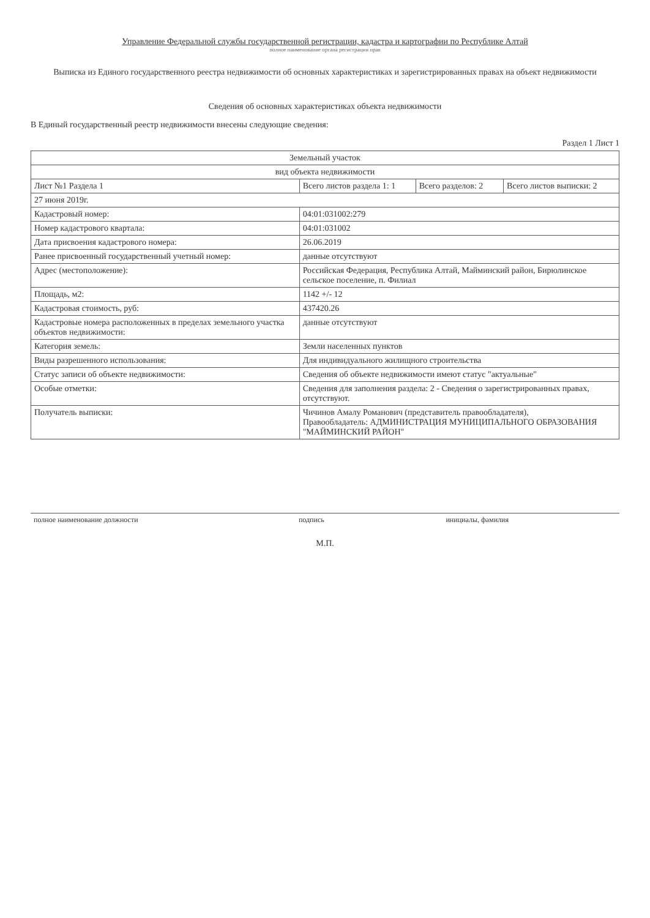Управление Федеральной службы государственной регистрации, кадастра и картографии по Республике Алтай
полное наименование органа регистрации прав
Выписка из Единого государственного реестра недвижимости об основных характеристиках и зарегистрированных правах на объект недвижимости
Сведения об основных характеристиках объекта недвижимости
В Единый государственный реестр недвижимости внесены следующие сведения:
Раздел 1 Лист 1
| Земельный участок | | | |
| вид объекта недвижимости | | | |
| Лист №1 Раздела 1 | Всего листов раздела 1: 1 | Всего разделов: 2 | Всего листов выписки: 2 |
| 27 июня 2019г. | | | |
| Кадастровый номер: | 04:01:031002:279 | | |
| Номер кадастрового квартала: | 04:01:031002 | | |
| Дата присвоения кадастрового номера: | 26.06.2019 | | |
| Ранее присвоенный государственный учетный номер: | данные отсутствуют | | |
| Адрес (местоположение): | Российская Федерация, Республика Алтай, Майминский район, Бирюлинское сельское поселение, п. Филиал | | |
| Площадь, м2: | 1142 +/- 12 | | |
| Кадастровая стоимость, руб: | 437420.26 | | |
| Кадастровые номера расположенных в пределах земельного участка объектов недвижимости: | данные отсутствуют | | |
| Категория земель: | Земли населенных пунктов | | |
| Виды разрешенного использования: | Для индивидуального жилищного строительства | | |
| Статус записи об объекте недвижимости: | Сведения об объекте недвижимости имеют статус "актуальные" | | |
| Особые отметки: | Сведения для заполнения раздела: 2 - Сведения о зарегистрированных правах, отсутствуют. | | |
| Получатель выписки: | Чичинов Амалу Романович (представитель правообладателя), Правообладатель: АДМИНИСТРАЦИЯ МУНИЦИПАЛЬНОГО ОБРАЗОВАНИЯ "МАЙМИНСКИЙ РАЙОН" | | |
| полное наименование должности | подпись | инициалы, фамилия |
М.П.